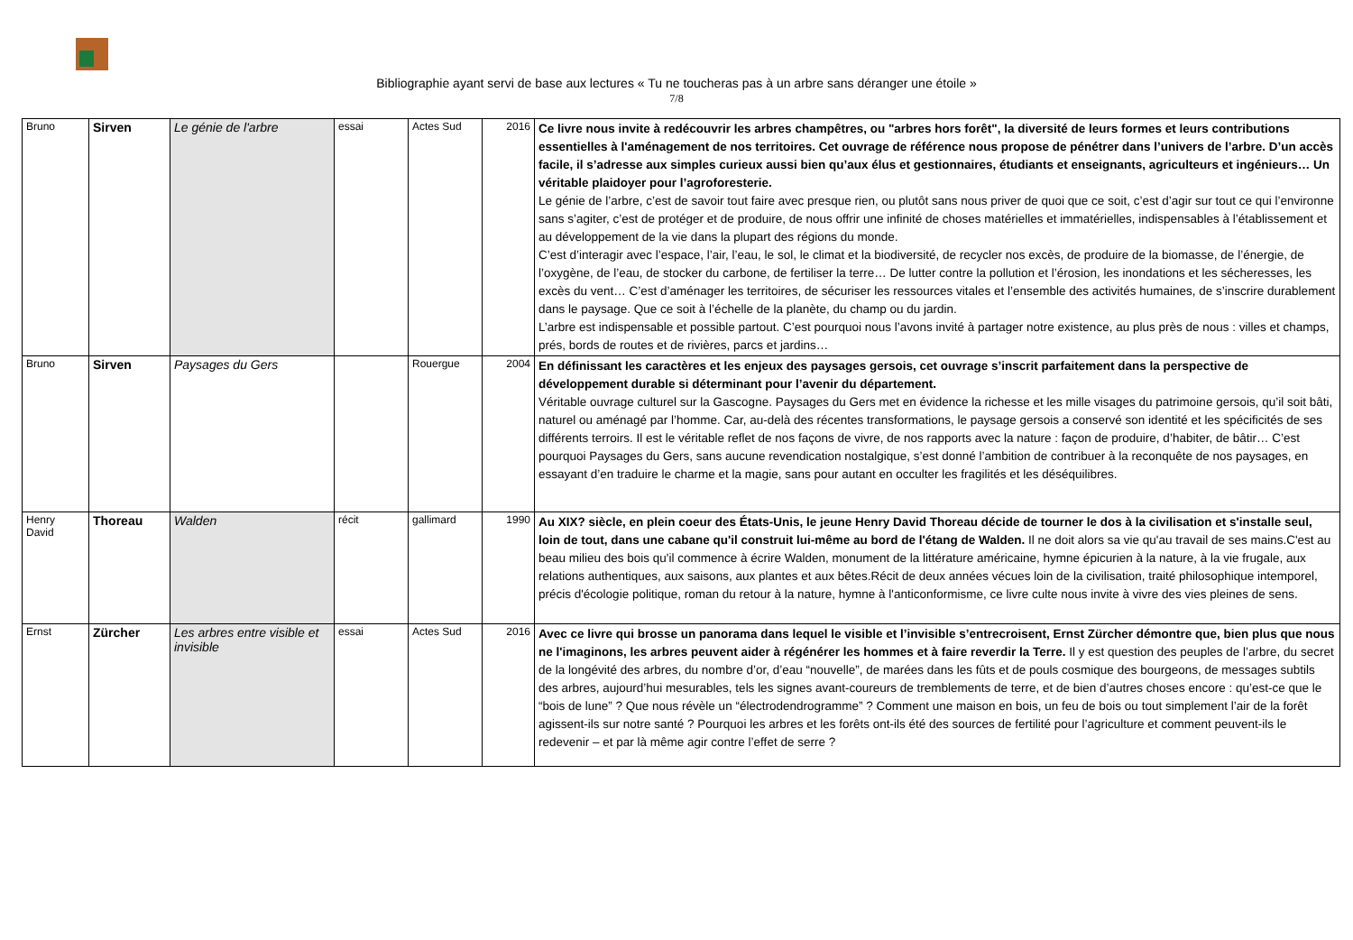Bibliographie ayant servi de base aux lectures « Tu ne toucheras pas à un arbre sans déranger une étoile »
7/8
| Bruno | Sirven | Le génie de l'arbre | essai | Actes Sud | 2016 | Ce livre nous invite à redécouvrir les arbres champêtres, ou "arbres hors forêt", la diversité de leurs formes et leurs contributions essentielles à l'aménagement de nos territoires. Cet ouvrage de référence nous propose de pénétrer dans l’univers de l’arbre. D’un accès facile, il s’adresse aux simples curieux aussi bien qu’aux élus et gestionnaires, étudiants et enseignants, agriculteurs et ingénieurs… Un véritable plaidoyer pour l’agroforesterie. Le génie de l’arbre, c’est de savoir tout faire avec presque rien, ou plutôt sans nous priver de quoi que ce soit, c’est d’agir sur tout ce qui l’environne sans s’agiter, c’est de protéger et de produire, de nous offrir une infinité de choses matérielles et immatérielles, indispensables à l’établissement et au développement de la vie dans la plupart des régions du monde. C’est d’interagir avec l’espace, l’air, l’eau, le sol, le climat et la biodiversité, de recycler nos excès, de produire de la biomasse, de l’énergie, de l’oxygène, de l’eau, de stocker du carbone, de fertiliser la terre… De lutter contre la pollution et l’érosion, les inondations et les sécheresses, les excès du vent… C’est d’aménager les territoires, de sécuriser les ressources vitales et l’ensemble des activités humaines, de s’inscrire durablement dans le paysage. Que ce soit à l’échelle de la planète, du champ ou du jardin. L’arbre est indispensable et possible partout. C’est pourquoi nous l’avons invité à partager notre existence, au plus près de nous : villes et champs, prés, bords de routes et de rivières, parcs et jardins… |
| Bruno | Sirven | Paysages du Gers | | Rouergue | 2004 | En définissant les caractères et les enjeux des paysages gersois, cet ouvrage s’inscrit parfaitement dans la perspective de développement durable si déterminant pour l’avenir du département. Véritable ouvrage culturel sur la Gascogne. Paysages du Gers met en évidence la richesse et les mille visages du patrimoine gersois, qu’il soit bâti, naturel ou aménagé par l’homme. Car, au-delà des récentes transformations, le paysage gersois a conservé son identité et les spécificités de ses différents terroirs. Il est le véritable reflet de nos façons de vivre, de nos rapports avec la nature : façon de produire, d’habiter, de bâtir… C’est pourquoi Paysages du Gers, sans aucune revendication nostalgique, s’est donné l’ambition de contribuer à la reconquête de nos paysages, en essayant d’en traduire le charme et la magie, sans pour autant en occulter les fragilités et les déséquilibres. |
| Henry David | Thoreau | Walden | récit | gallimard | 1990 | Au XIX? siècle, en plein coeur des États-Unis, le jeune Henry David Thoreau décide de tourner le dos à la civilisation et s'installe seul, loin de tout, dans une cabane qu'il construit lui-même au bord de l'étang de Walden. Il ne doit alors sa vie qu'au travail de ses mains.C'est au beau milieu des bois qu'il commence à écrire Walden, monument de la littérature américaine, hymne épicurien à la nature, à la vie frugale, aux relations authentiques, aux saisons, aux plantes et aux bêtes.Récit de deux années vécues loin de la civilisation, traité philosophique intemporel, précis d'écologie politique, roman du retour à la nature, hymne à l'anticonformisme, ce livre culte nous invite à vivre des vies pleines de sens. |
| Ernst | Zürcher | Les arbres entre visible et invisible | essai | Actes Sud | 2016 | Avec ce livre qui brosse un panorama dans lequel le visible et l’invisible s’entrecroisent, Ernst Zürcher démontre que, bien plus que nous ne l'imaginons, les arbres peuvent aider à régénérer les hommes et à faire reverdir la Terre. Il y est question des peuples de l’arbre, du secret de la longévité des arbres, du nombre d’or, d’eau “nouvelle”, de marées dans les fûts et de pouls cosmique des bourgeons, de messages subtils des arbres, aujourd’hui mesurables, tels les signes avant-coureurs de tremblements de terre, et de bien d’autres choses encore : qu’est-ce que le “bois de lune” ? Que nous révèle un “électrodendrogramme” ? Comment une maison en bois, un feu de bois ou tout simplement l’air de la forêt agissent-ils sur notre santé ? Pourquoi les arbres et les forêts ont-ils été des sources de fertilité pour l’agriculture et comment peuvent-ils le redevenir – et par là même agir contre l’effet de serre ? |